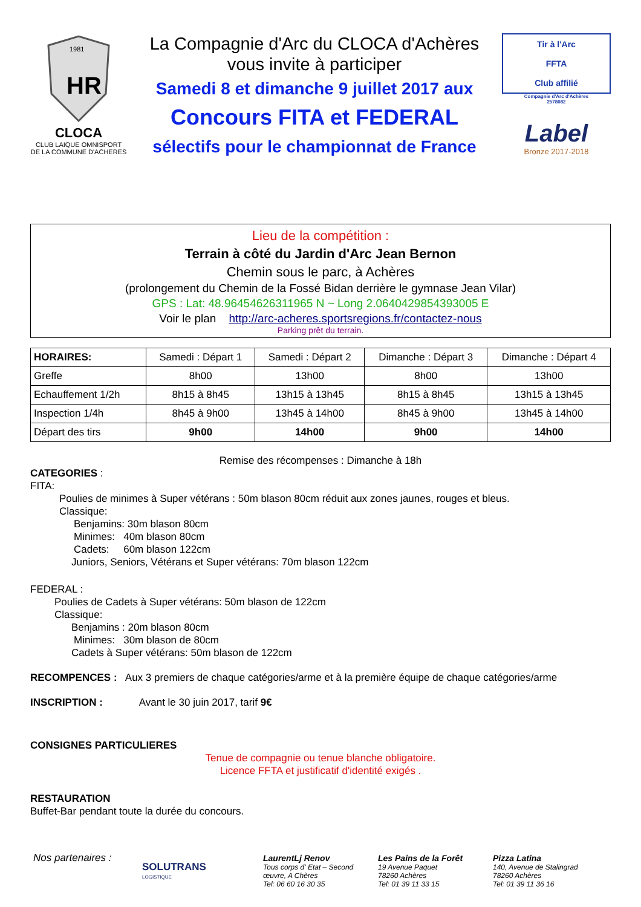HR
1981
CLOCA
CLUB LAIQUE OMNISPORT DE LA COMMUNE D'ACHERES
La Compagnie d'Arc du CLOCA d'Achères
vous invite à participer
Samedi 8 et dimanche 9 juillet 2017 aux
Concours FITA et FEDERAL
sélectifs pour le championnat de France
Tir à l'Arc
FFTA
Club affilié
Compagnie d'Arc d'Achères
2578082
Label
Bronze 2017-2018
Lieu de la compétition :
Terrain à côté du Jardin d'Arc Jean Bernon
Chemin sous le parc, à Achères
(prolongement du Chemin de la Fossé Bidan derrière le gymnase Jean Vilar)
GPS : Lat: 48.96454626311965 N ~ Long 2.0640429854393005 E
Voir le plan http://arc-acheres.sportsregions.fr/contactez-nous
Parking prêt du terrain.
| HORAIRES: | Samedi : Départ 1 | Samedi : Départ 2 | Dimanche : Départ 3 | Dimanche : Départ 4 |
| --- | --- | --- | --- | --- |
| Greffe | 8h00 | 13h00 | 8h00 | 13h00 |
| Echauffement 1/2h | 8h15 à 8h45 | 13h15 à 13h45 | 8h15 à 8h45 | 13h15 à 13h45 |
| Inspection 1/4h | 8h45 à 9h00 | 13h45 à 14h00 | 8h45 à 9h00 | 13h45 à 14h00 |
| Départ des tirs | 9h00 | 14h00 | 9h00 | 14h00 |
Remise des récompenses : Dimanche à 18h
CATEGORIES :
FITA:
Poulies de minimes à Super vétérans : 50m blason 80cm réduit aux zones jaunes, rouges et bleus.
Classique:
Benjamins: 30m blason 80cm
Minimes: 40m blason 80cm
Cadets: 60m blason 122cm
Juniors, Seniors, Vétérans et Super vétérans: 70m blason 122cm
FEDERAL :
Poulies de Cadets à Super vétérans: 50m blason de 122cm
Classique:
Benjamins : 20m blason 80cm
Minimes: 30m blason de 80cm
Cadets à Super vétérans: 50m blason de 122cm
RECOMPENCES : Aux 3 premiers de chaque catégories/arme et à la première équipe de chaque catégories/arme
INSCRIPTION : Avant le 30 juin 2017, tarif 9€
CONSIGNES PARTICULIERES
Tenue de compagnie ou tenue blanche obligatoire.
Licence FFTA et justificatif d'identité exigés .
RESTAURATION
Buffet-Bar pendant toute la durée du concours.
Nos partenaires :
SOLUTRANS
LOGISTIQUE
LaurentLj Renov
Tous corps d' Etat – Second œuvre, A Chères
Tel: 06 60 16 30 35
Les Pains de la Forêt
19 Avenue Paquet
78260 Achères
Tel: 01 39 11 33 15
Pizza Latina
140, Avenue de Stalingrad
78260 Achères
Tel: 01 39 11 36 16